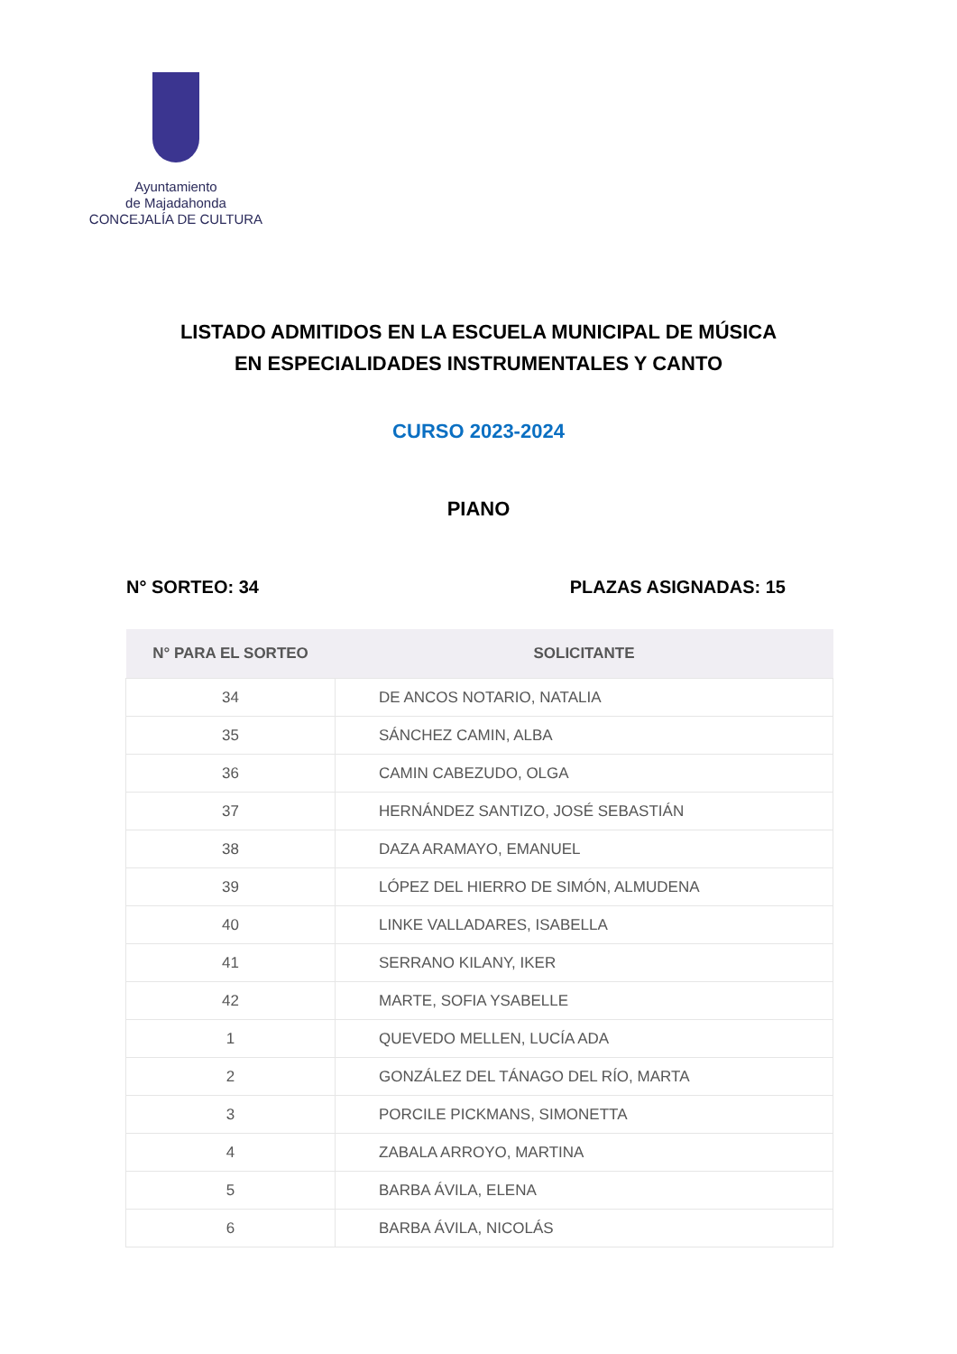Ayuntamiento
de Majadahonda
CONCEJALÍA DE CULTURA
LISTADO ADMITIDOS EN LA ESCUELA MUNICIPAL DE MÚSICA
EN ESPECIALIDADES INSTRUMENTALES Y CANTO
CURSO 2023-2024
PIANO
N° SORTEO: 34 PLAZAS ASIGNADAS: 15
| N° PARA EL SORTEO | SOLICITANTE |
| --- | --- |
| 34 | DE ANCOS NOTARIO, NATALIA |
| 35 | SÁNCHEZ CAMIN, ALBA |
| 36 | CAMIN CABEZUDO, OLGA |
| 37 | HERNÁNDEZ SANTIZO, JOSÉ SEBASTIÁN |
| 38 | DAZA ARAMAYO, EMANUEL |
| 39 | LÓPEZ DEL HIERRO DE SIMÓN, ALMUDENA |
| 40 | LINKE VALLADARES, ISABELLA |
| 41 | SERRANO KILANY, IKER |
| 42 | MARTE, SOFIA YSABELLE |
| 1 | QUEVEDO MELLEN, LUCÍA ADA |
| 2 | GONZÁLEZ DEL TÁNAGO DEL RÍO, MARTA |
| 3 | PORCILE PICKMANS, SIMONETTA |
| 4 | ZABALA ARROYO, MARTINA |
| 5 | BARBA ÁVILA, ELENA |
| 6 | BARBA ÁVILA, NICOLÁS |